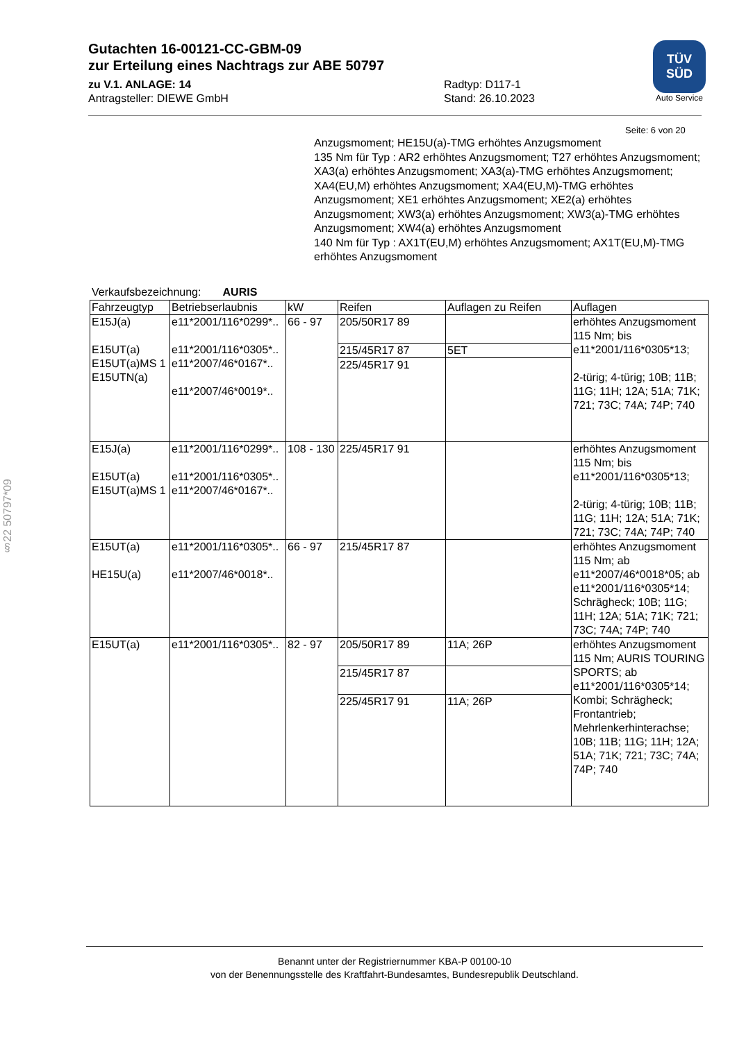Gutachten 16-00121-CC-GBM-09
zur Erteilung eines Nachtrags zur ABE 50797
zu V.1. ANLAGE: 14 Radtyp: D117-1
Antragsteller: DIEWE GmbH Stand: 26.10.2023
TÜV
SÜD
Auto Service
Seite: 6 von 20
Anzugsmoment; HE15U(a)-TMG erhöhtes Anzugsmoment
135 Nm für Typ : AR2 erhöhtes Anzugsmoment; T27 erhöhtes Anzugsmoment; XA3(a) erhöhtes Anzugsmoment; XA3(a)-TMG erhöhtes Anzugsmoment; XA4(EU,M) erhöhtes Anzugsmoment; XA4(EU,M)-TMG erhöhtes Anzugsmoment; XE1 erhöhtes Anzugsmoment; XE2(a) erhöhtes Anzugsmoment; XW3(a) erhöhtes Anzugsmoment; XW3(a)-TMG erhöhtes Anzugsmoment; XW4(a) erhöhtes Anzugsmoment
140 Nm für Typ : AX1T(EU,M) erhöhtes Anzugsmoment; AX1T(EU,M)-TMG erhöhtes Anzugsmoment
Verkaufsbezeichnung: AURIS
| Fahrzeugtyp | Betriebserlaubnis | kW | Reifen | Auflagen zu Reifen | Auflagen |
| --- | --- | --- | --- | --- | --- |
| E15J(a) E15UT(a) E15UT(a)MS 1 E15UTN(a) | e11*2001/116*0299*.. e11*2001/116*0305*.. e11*2007/46*0167*.. e11*2007/46*0019*.. | 66 - 97 | 205/50R17 89 | | erhöhtes Anzugsmoment 115 Nm; bis e11*2001/116*0305*13; 2-türig; 4-türig; 10B; 11B; 11G; 11H; 12A; 51A; 71K; 721; 73C; 74A; 74P; 740 |
| | | | 215/45R17 87 | 5ET | |
| | | | 225/45R17 91 | | |
| E15J(a) E15UT(a) E15UT(a)MS 1 | e11*2001/116*0299*.. e11*2001/116*0305*.. e11*2007/46*0167*.. | 108 - 130 | 225/45R17 91 | | erhöhtes Anzugsmoment 115 Nm; bis e11*2001/116*0305*13; 2-türig; 4-türig; 10B; 11B; 11G; 11H; 12A; 51A; 71K; 721; 73C; 74A; 74P; 740 |
| E15UT(a) HE15U(a) | e11*2001/116*0305*.. e11*2007/46*0018*.. | 66 - 97 | 215/45R17 87 | | erhöhtes Anzugsmoment 115 Nm; ab e11*2007/46*0018*05; ab e11*2001/116*0305*14; Schrägheck; 10B; 11G; 11H; 12A; 51A; 71K; 721; 73C; 74A; 74P; 740 |
| E15UT(a) | e11*2001/116*0305*.. | 82 - 97 | 205/50R17 89 | 11A; 26P | erhöhtes Anzugsmoment 115 Nm; AURIS TOURING SPORTS; ab e11*2001/116*0305*14; Kombi; Schrägheck; Frontantrieb; Mehrlenkerhinterachse; 10B; 11B; 11G; 11H; 12A; 51A; 71K; 721; 73C; 74A; 74P; 740 |
| | | | 215/45R17 87 | | |
| | | | 225/45R17 91 | 11A; 26P | |
§22 50797*09
Benannt unter der Registriernummer KBA-P 00100-10
von der Benennungsstelle des Kraftfahrt-Bundesamtes, Bundesrepublik Deutschland.